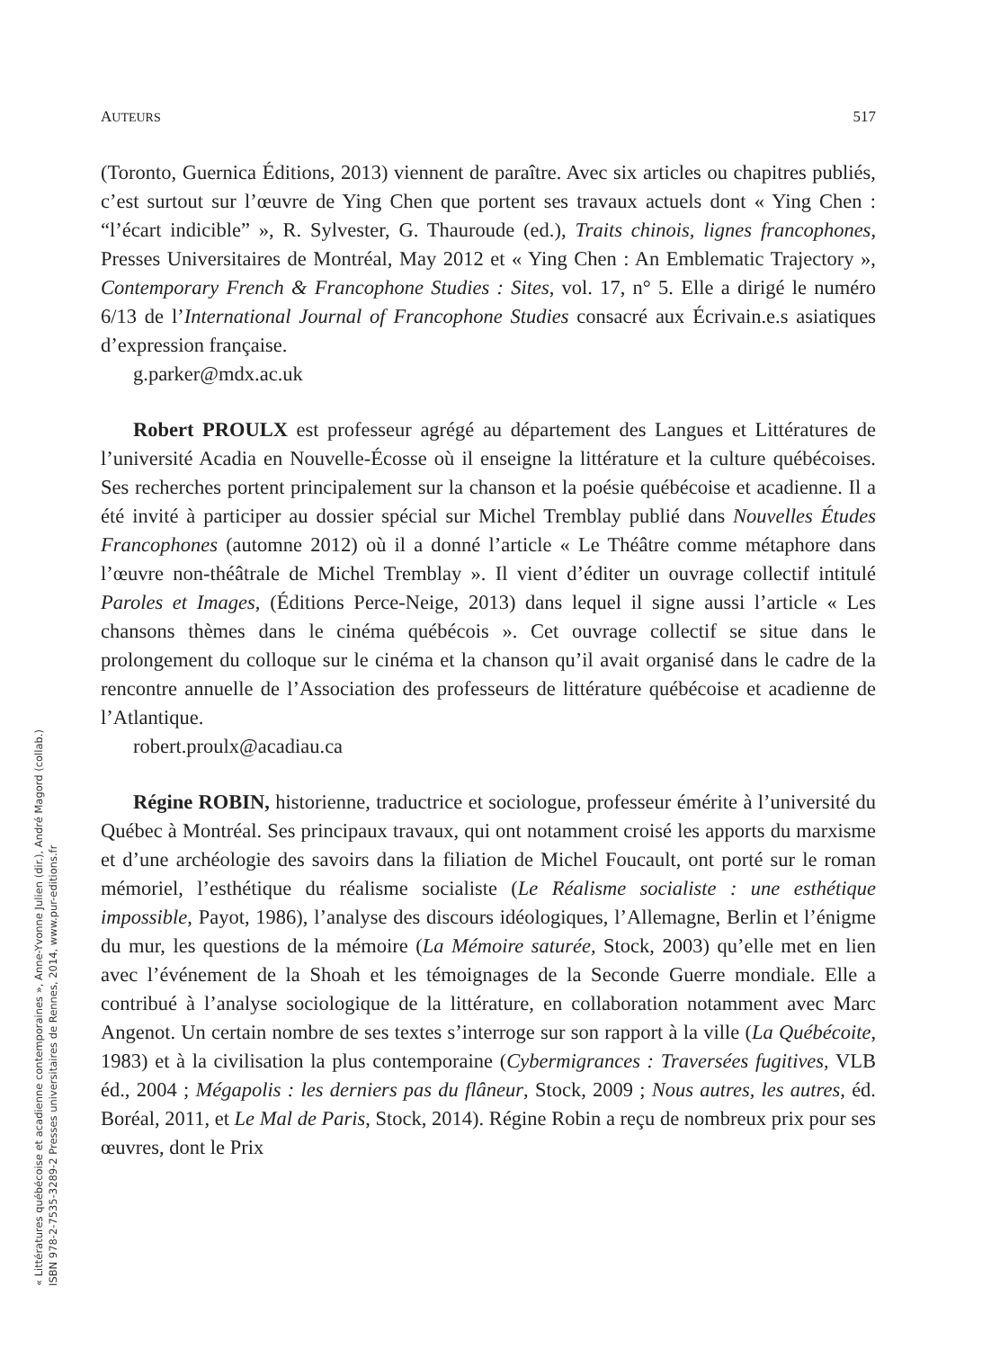AUTEURS 517
(Toronto, Guernica Éditions, 2013) viennent de paraître. Avec six articles ou chapitres publiés, c’est surtout sur l’œuvre de Ying Chen que portent ses travaux actuels dont « Ying Chen : “l’écart indicible” », R. Sylvester, G. Thauroude (ed.), Traits chinois, lignes francophones, Presses Universitaires de Montréal, May 2012 et « Ying Chen : An Emblematic Trajectory », Contemporary French & Francophone Studies : Sites, vol. 17, n° 5. Elle a dirigé le numéro 6/13 de l’International Journal of Francophone Studies consacré aux Écrivain.e.s asiatiques d’expression française.
g.parker@mdx.ac.uk
Robert PROULX est professeur agrégé au département des Langues et Littératures de l’université Acadia en Nouvelle-Écosse où il enseigne la littérature et la culture québécoises. Ses recherches portent principalement sur la chanson et la poésie québécoise et acadienne. Il a été invité à participer au dossier spécial sur Michel Tremblay publié dans Nouvelles Études Francophones (automne 2012) où il a donné l’article « Le Théâtre comme métaphore dans l’œuvre non-théâtrale de Michel Tremblay ». Il vient d’éditer un ouvrage collectif intitulé Paroles et Images, (Éditions Perce-Neige, 2013) dans lequel il signe aussi l’article « Les chansons thèmes dans le cinéma québécois ». Cet ouvrage collectif se situe dans le prolongement du colloque sur le cinéma et la chanson qu’il avait organisé dans le cadre de la rencontre annuelle de l’Association des professeurs de littérature québécoise et acadienne de l’Atlantique.
robert.proulx@acadiau.ca
Régine ROBIN, historienne, traductrice et sociologue, professeur émérite à l’université du Québec à Montréal. Ses principaux travaux, qui ont notamment croisé les apports du marxisme et d’une archéologie des savoirs dans la filiation de Michel Foucault, ont porté sur le roman mémoriel, l’esthétique du réalisme socialiste (Le Réalisme socialiste : une esthétique impossible, Payot, 1986), l’analyse des discours idéologiques, l’Allemagne, Berlin et l’énigme du mur, les questions de la mémoire (La Mémoire saturée, Stock, 2003) qu’elle met en lien avec l’événement de la Shoah et les témoignages de la Seconde Guerre mondiale. Elle a contribué à l’analyse sociologique de la littérature, en collaboration notamment avec Marc Angenot. Un certain nombre de ses textes s’interroge sur son rapport à la ville (La Québécoite, 1983) et à la civilisation la plus contemporaine (Cybermigrances : Traversées fugitives, VLB éd., 2004 ; Mégapolis : les derniers pas du flâneur, Stock, 2009 ; Nous autres, les autres, éd. Boréal, 2011, et Le Mal de Paris, Stock, 2014). Régine Robin a reçu de nombreux prix pour ses œuvres, dont le Prix
« Littératures québécoise et acadienne contemporaines », Anne-Yvonne Julien (dir.), André Magord (collab.)
ISBN 978-2-7535-3289-2 Presses universitaires de Rennes, 2014, www.pur-editions.fr